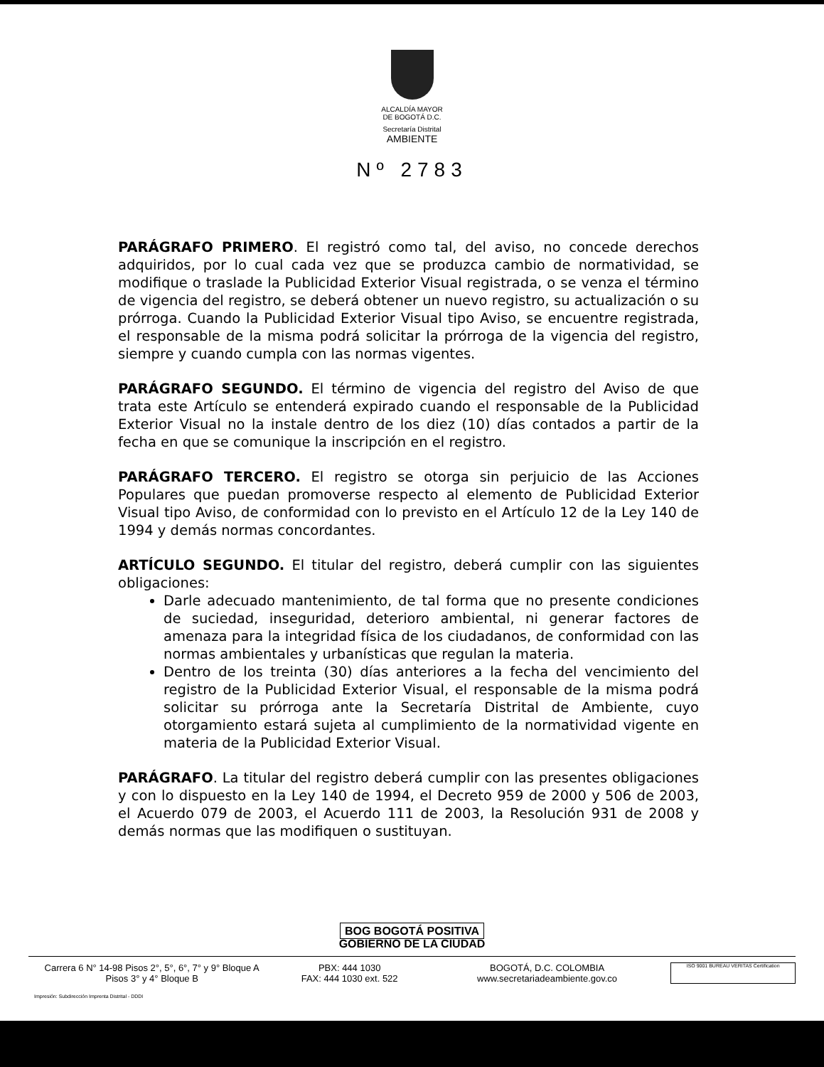ALCALDÍA MAYOR
DE BOGOTÁ D.C.
Secretaría Distrital
AMBIENTE
Nº 2783
PARÁGRAFO PRIMERO. El registró como tal, del aviso, no concede derechos adquiridos, por lo cual cada vez que se produzca cambio de normatividad, se modifique o traslade la Publicidad Exterior Visual registrada, o se venza el término de vigencia del registro, se deberá obtener un nuevo registro, su actualización o su prórroga. Cuando la Publicidad Exterior Visual tipo Aviso, se encuentre registrada, el responsable de la misma podrá solicitar la prórroga de la vigencia del registro, siempre y cuando cumpla con las normas vigentes.
PARÁGRAFO SEGUNDO. El término de vigencia del registro del Aviso de que trata este Artículo se entenderá expirado cuando el responsable de la Publicidad Exterior Visual no la instale dentro de los diez (10) días contados a partir de la fecha en que se comunique la inscripción en el registro.
PARÁGRAFO TERCERO. El registro se otorga sin perjuicio de las Acciones Populares que puedan promoverse respecto al elemento de Publicidad Exterior Visual tipo Aviso, de conformidad con lo previsto en el Artículo 12 de la Ley 140 de 1994 y demás normas concordantes.
ARTÍCULO SEGUNDO. El titular del registro, deberá cumplir con las siguientes obligaciones:
Darle adecuado mantenimiento, de tal forma que no presente condiciones de suciedad, inseguridad, deterioro ambiental, ni generar factores de amenaza para la integridad física de los ciudadanos, de conformidad con las normas ambientales y urbanísticas que regulan la materia.
Dentro de los treinta (30) días anteriores a la fecha del vencimiento del registro de la Publicidad Exterior Visual, el responsable de la misma podrá solicitar su prórroga ante la Secretaría Distrital de Ambiente, cuyo otorgamiento estará sujeta al cumplimiento de la normatividad vigente en materia de la Publicidad Exterior Visual.
PARÁGRAFO. La titular del registro deberá cumplir con las presentes obligaciones y con lo dispuesto en la Ley 140 de 1994, el Decreto 959 de 2000 y 506 de 2003, el Acuerdo 079 de 2003, el Acuerdo 111 de 2003, la Resolución 931 de 2008 y demás normas que las modifiquen o sustituyan.
BOG BOGOTÁ POSITIVA
GOBIERNO DE LA CIUDAD
Carrera 6 N° 14-98 Pisos 2°, 5°, 6°, 7° y 9° Bloque A
Pisos 3° y 4° Bloque B
PBX: 444 1030
FAX: 444 1030 ext. 522
BOGOTÁ, D.C. COLOMBIA
www.secretariadeambiente.gov.co
ISO 9001 BUREAU VERITAS Certification
Impresión: Subdirección Imprenta Distrital - DDDI